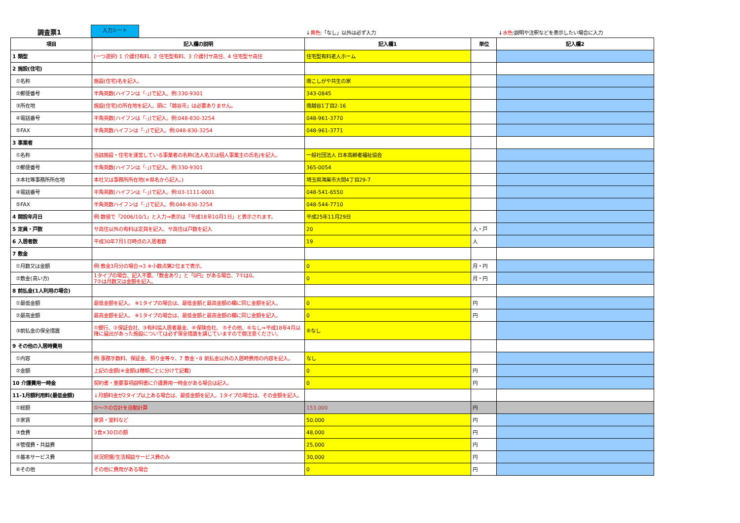調査票1 入力シート
↓黄色:「なし」以外は必ず入力 ↓水色:説明や注釈などを表示したい場合に入力
| 項目 | 記入欄の説明 | 記入欄1 | 単位 | 記入欄2 |
| --- | --- | --- | --- | --- |
| 1 類型 | (一つ選択) 1 介護付有料、2 住宅型有料、3 介護付サ高住、4 住宅型サ高住 | 住宅型有料老人ホーム | | |
| 2 施設(住宅) | | | | |
| ①名称 | 施設(住宅)名を記入。 | 南こしがや共生の家 | | |
| ②郵便番号 | 半角英数(ハイフンは「-」)で記入。例:330-9301 | 343-0845 | | |
| ③所在地 | 施設(住宅)の所在地を記入。頭に「越谷市」は必要ありません。 | 南越谷1丁目2-16 | | |
| ④電話番号 | 半角英数(ハイフンは「-」)で記入。例:048-830-3254 | 048-961-3770 | | |
| ⑤FAX | 半角英数ハイフンは「-」)で記入。例:048-830-3254 | 048-961-3771 | | |
| 3 事業者 | | | | |
| ①名称 | 当該施設・住宅を運営している事業者の名称(法人名又は個人事業主の氏名)を記入。 | 一般社団法人 日本高齢者福祉協会 | | |
| ②郵便番号 | 半角英数(ハイフンは「-」)で記入。例:330-9301 | 365-0054 | | |
| ③本社等事務所所在地 | 本社又は事務所所在地(※県名から記入。) | 埼玉県鴻巣市大間4丁目29-7 | | |
| ④電話番号 | 半角英数(ハイフンは「-」)で記入。例:03-1111-0001 | 048-541-6550 | | |
| ⑤FAX | 半角英数ハイフンは「-」)で記入。例:048-830-3254 | 048-544-7710 | | |
| 4 開設年月日 | 例:数値で「2006/10/1」と入力⇒表示は「平成18年10月1日」と表示されます。 | 平成25年11月29日 | | |
| 5 定員・戸数 | サ高住以外の有料は定員を記入、サ高住は戸数を記入 | 20 | 人・戸 | |
| 6 入居者数 | 平成30年7月1日時点の入居者数 | 19 | 人 | |
| 7 敷金 | | | | |
| ①月数又は金額 | 例:敷金3月分の場合⇒3 ※小数点第2位まで表示。 | 0 | 月・円 | |
| ②敷金(高い方) | 1タイプの場合、記入不要。「敷金あり」と「0円」がある場合、7①は0。 7②は月数又は金額を記入。 | 0 | 月・円 | |
| 8 前払金(1人利用の場合) | | | | |
| ①最低金額 | 最低金額を記入。 ※1タイプの場合は、最低金額と最高金額の欄に同じ金額を記入。 | 0 | 円 | |
| ②最高金額 | 最高金額を記入。 ※1タイプの場合は、最低金額と最高金額の欄に同じ金額を記入。 | 0 | 円 | |
| ③前払金の保全措置 | ①銀行、②保証会社、③有料協入居者基金、④保険会社、 ⑤その他、⑥なし⇒平成18年4月以降に届出があった施設については必ず保全措置を講じていますので御注意ください。 | ⑥なし | | |
| 9 その他の入居時費用 | | | | |
| ①内容 | 例:事務手数料、保証金、預り金等々、7 敷金・8 前払金以外の入居時費用の内容を記入。 | なし | | |
| ②金額 | 上記の金額(※金額は種類ごとに分けて記載) | 0 | 円 | |
| 10 介護費用一時金 | 契約書・重要事項説明書に介護費用一時金がある場合は記入。 | 0 | 円 | |
| 11-1月額利用料(最低金額) | ↓月額料金が2タイプ以上ある場合は、最低金額を記入。1タイプの場合は、その金額を記入。 | | | |
| ①総額 | ①～⑦の合計を自動計算 | 153,000 | 円 | |
| ②家賃 | 家賃・室料など | 50,000 | 円 | |
| ③食費 | 3食×30日の額 | 48,000 | 円 | |
| ④管理費・共益費 | | 25,000 | 円 | |
| ⑤基本サービス費 | 状況把握/生活相談サービス費のみ | 30,000 | 円 | |
| ⑥その他 | その他に費用がある場合 | 0 | 円 | |